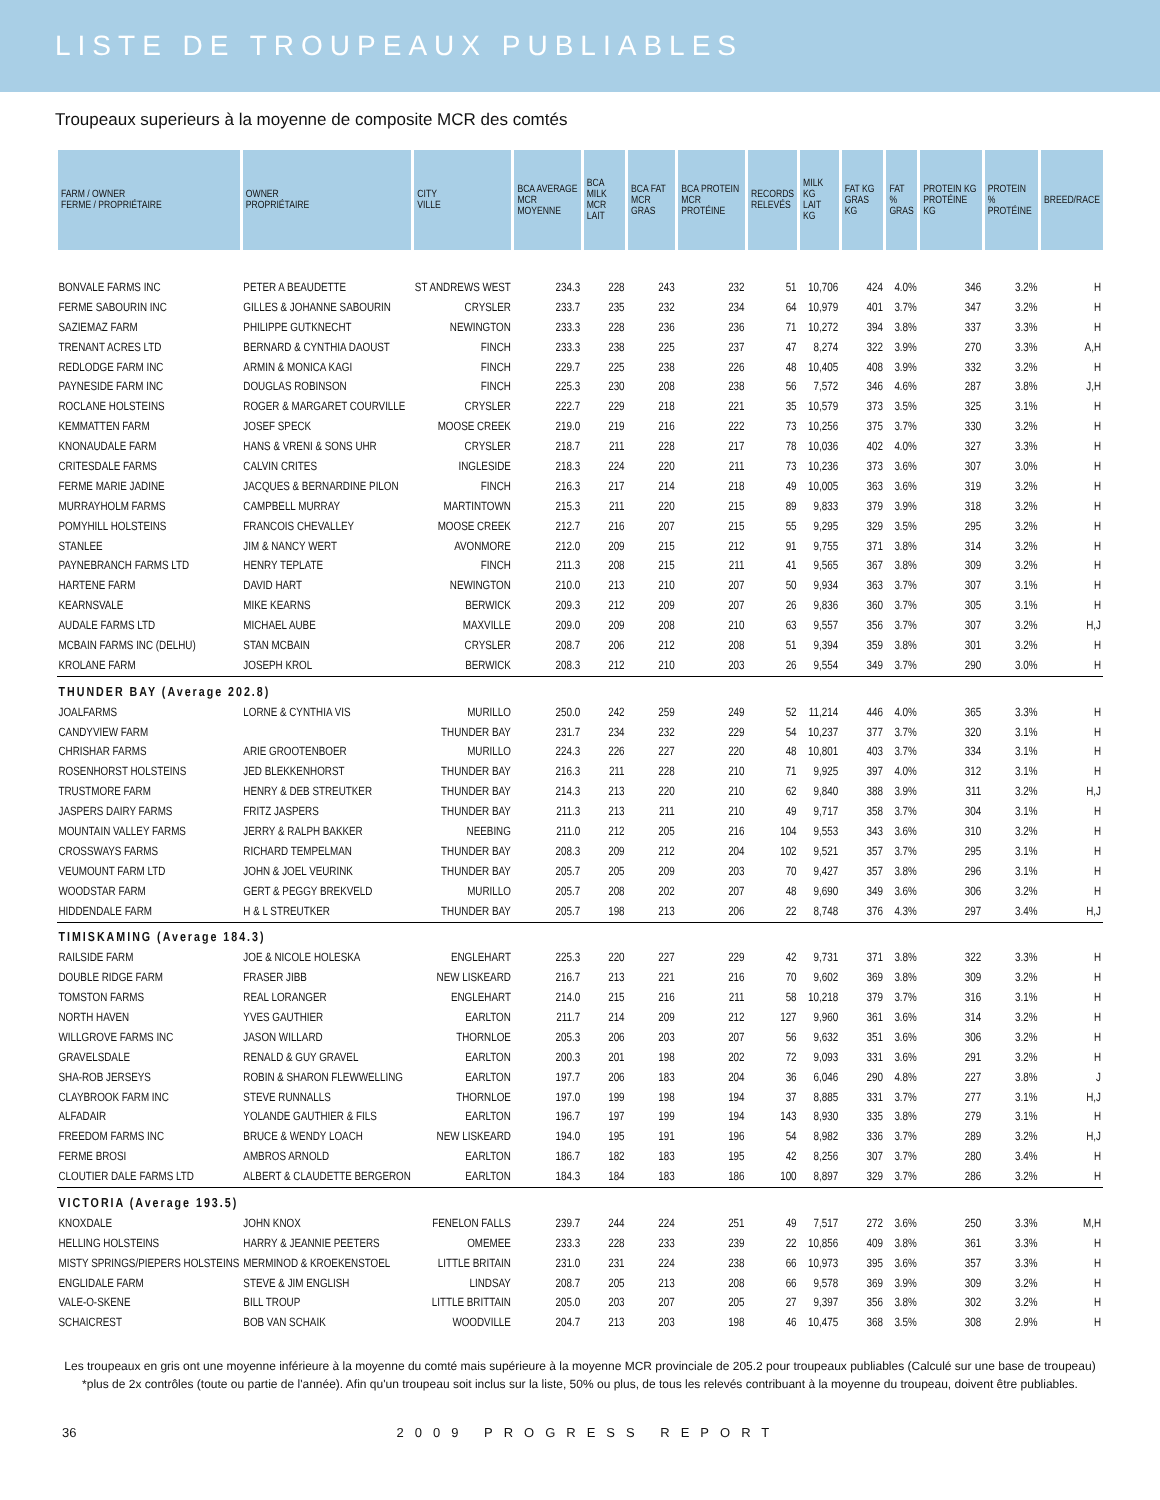LISTE DE TROUPEAUX PUBLIABLES
Troupeaux superieurs à la moyenne de composite MCR des comtés
| FARM / OWNER FERME / PROPRIÉTAIRE | OWNER PROPRIÉTAIRE | CITY VILLE | BCA AVERAGE MCR MOYENNE | BCA MILK MCR LAIT | BCA FAT MCR GRAS | BCA PROTEIN MCR PROTÉINE | RECORDS RELEVÉS | MILK KG LAIT KG | FAT KG GRAS KG | FAT % GRAS | PROTEIN KG PROTÉINE KG | PROTEIN % PROTÉINE | BREED/RACE |
| --- | --- | --- | --- | --- | --- | --- | --- | --- | --- | --- | --- | --- | --- |
| BONVALE FARMS INC | PETER A BEAUDETTE | ST ANDREWS WEST | 234.3 | 228 | 243 | 232 | 51 | 10,706 | 424 | 4.0% | 346 | 3.2% | H |
| FERME SABOURIN INC | GILLES & JOHANNE SABOURIN | CRYSLER | 233.7 | 235 | 232 | 234 | 64 | 10,979 | 401 | 3.7% | 347 | 3.2% | H |
| SAZIEMAZ FARM | PHILIPPE GUTKNECHT | NEWINGTON | 233.3 | 228 | 236 | 236 | 71 | 10,272 | 394 | 3.8% | 337 | 3.3% | H |
| TRENANT ACRES LTD | BERNARD & CYNTHIA DAOUST | FINCH | 233.3 | 238 | 225 | 237 | 47 | 8,274 | 322 | 3.9% | 270 | 3.3% | A,H |
| REDLODGE FARM INC | ARMIN & MONICA KAGI | FINCH | 229.7 | 225 | 238 | 226 | 48 | 10,405 | 408 | 3.9% | 332 | 3.2% | H |
| PAYNESIDE FARM INC | DOUGLAS ROBINSON | FINCH | 225.3 | 230 | 208 | 238 | 56 | 7,572 | 346 | 4.6% | 287 | 3.8% | J,H |
| ROCLANE HOLSTEINS | ROGER & MARGARET COURVILLE | CRYSLER | 222.7 | 229 | 218 | 221 | 35 | 10,579 | 373 | 3.5% | 325 | 3.1% | H |
| KEMMATTEN FARM | JOSEF SPECK | MOOSE CREEK | 219.0 | 219 | 216 | 222 | 73 | 10,256 | 375 | 3.7% | 330 | 3.2% | H |
| KNONAUDALE FARM | HANS & VRENI & SONS UHR | CRYSLER | 218.7 | 211 | 228 | 217 | 78 | 10,036 | 402 | 4.0% | 327 | 3.3% | H |
| CRITESDALE FARMS | CALVIN CRITES | INGLESIDE | 218.3 | 224 | 220 | 211 | 73 | 10,236 | 373 | 3.6% | 307 | 3.0% | H |
| FERME MARIE JADINE | JACQUES & BERNARDINE PILON | FINCH | 216.3 | 217 | 214 | 218 | 49 | 10,005 | 363 | 3.6% | 319 | 3.2% | H |
| MURRAYHOLM FARMS | CAMPBELL MURRAY | MARTINTOWN | 215.3 | 211 | 220 | 215 | 89 | 9,833 | 379 | 3.9% | 318 | 3.2% | H |
| POMYHILL HOLSTEINS | FRANCOIS CHEVALLEY | MOOSE CREEK | 212.7 | 216 | 207 | 215 | 55 | 9,295 | 329 | 3.5% | 295 | 3.2% | H |
| STANLEE | JIM & NANCY WERT | AVONMORE | 212.0 | 209 | 215 | 212 | 91 | 9,755 | 371 | 3.8% | 314 | 3.2% | H |
| PAYNEBRANCH FARMS LTD | HENRY TEPLATE | FINCH | 211.3 | 208 | 215 | 211 | 41 | 9,565 | 367 | 3.8% | 309 | 3.2% | H |
| HARTENE FARM | DAVID HART | NEWINGTON | 210.0 | 213 | 210 | 207 | 50 | 9,934 | 363 | 3.7% | 307 | 3.1% | H |
| KEARNSVALE | MIKE KEARNS | BERWICK | 209.3 | 212 | 209 | 207 | 26 | 9,836 | 360 | 3.7% | 305 | 3.1% | H |
| AUDALE FARMS LTD | MICHAEL AUBE | MAXVILLE | 209.0 | 209 | 208 | 210 | 63 | 9,557 | 356 | 3.7% | 307 | 3.2% | H,J |
| MCBAIN FARMS INC (DELHU) | STAN MCBAIN | CRYSLER | 208.7 | 206 | 212 | 208 | 51 | 9,394 | 359 | 3.8% | 301 | 3.2% | H |
| KROLANE FARM | JOSEPH KROL | BERWICK | 208.3 | 212 | 210 | 203 | 26 | 9,554 | 349 | 3.7% | 290 | 3.0% | H |
| THUNDER BAY (Average 202.8) | | | | | | | | | | | | | |
| JOALFARMS | LORNE & CYNTHIA VIS | MURILLO | 250.0 | 242 | 259 | 249 | 52 | 11,214 | 446 | 4.0% | 365 | 3.3% | H |
| CANDYVIEW FARM | | THUNDER BAY | 231.7 | 234 | 232 | 229 | 54 | 10,237 | 377 | 3.7% | 320 | 3.1% | H |
| CHRISHAR FARMS | ARIE GROOTENBOER | MURILLO | 224.3 | 226 | 227 | 220 | 48 | 10,801 | 403 | 3.7% | 334 | 3.1% | H |
| ROSENHORST HOLSTEINS | JED BLEKKENHORST | THUNDER BAY | 216.3 | 211 | 228 | 210 | 71 | 9,925 | 397 | 4.0% | 312 | 3.1% | H |
| TRUSTMORE FARM | HENRY & DEB STREUTKER | THUNDER BAY | 214.3 | 213 | 220 | 210 | 62 | 9,840 | 388 | 3.9% | 311 | 3.2% | H,J |
| JASPERS DAIRY FARMS | FRITZ JASPERS | THUNDER BAY | 211.3 | 213 | 211 | 210 | 49 | 9,717 | 358 | 3.7% | 304 | 3.1% | H |
| MOUNTAIN VALLEY FARMS | JERRY & RALPH BAKKER | NEEBING | 211.0 | 212 | 205 | 216 | 104 | 9,553 | 343 | 3.6% | 310 | 3.2% | H |
| CROSSWAYS FARMS | RICHARD TEMPELMAN | THUNDER BAY | 208.3 | 209 | 212 | 204 | 102 | 9,521 | 357 | 3.7% | 295 | 3.1% | H |
| VEUMOUNT FARM LTD | JOHN & JOEL VEURINK | THUNDER BAY | 205.7 | 205 | 209 | 203 | 70 | 9,427 | 357 | 3.8% | 296 | 3.1% | H |
| WOODSTAR FARM | GERT & PEGGY BREKVELD | MURILLO | 205.7 | 208 | 202 | 207 | 48 | 9,690 | 349 | 3.6% | 306 | 3.2% | H |
| HIDDENDALE FARM | H & L STREUTKER | THUNDER BAY | 205.7 | 198 | 213 | 206 | 22 | 8,748 | 376 | 4.3% | 297 | 3.4% | H,J |
| TIMISKAMING (Average 184.3) | | | | | | | | | | | | | |
| RAILSIDE FARM | JOE & NICOLE HOLESKA | ENGLEHART | 225.3 | 220 | 227 | 229 | 42 | 9,731 | 371 | 3.8% | 322 | 3.3% | H |
| DOUBLE RIDGE FARM | FRASER JIBB | NEW LISKEARD | 216.7 | 213 | 221 | 216 | 70 | 9,602 | 369 | 3.8% | 309 | 3.2% | H |
| TOMSTON FARMS | REAL LORANGER | ENGLEHART | 214.0 | 215 | 216 | 211 | 58 | 10,218 | 379 | 3.7% | 316 | 3.1% | H |
| NORTH HAVEN | YVES GAUTHIER | EARLTON | 211.7 | 214 | 209 | 212 | 127 | 9,960 | 361 | 3.6% | 314 | 3.2% | H |
| WILLGROVE FARMS INC | JASON WILLARD | THORNLOE | 205.3 | 206 | 203 | 207 | 56 | 9,632 | 351 | 3.6% | 306 | 3.2% | H |
| GRAVELSDALE | RENALD & GUY GRAVEL | EARLTON | 200.3 | 201 | 198 | 202 | 72 | 9,093 | 331 | 3.6% | 291 | 3.2% | H |
| SHA-ROB JERSEYS | ROBIN & SHARON FLEWWELLING | EARLTON | 197.7 | 206 | 183 | 204 | 36 | 6,046 | 290 | 4.8% | 227 | 3.8% | J |
| CLAYBROOK FARM INC | STEVE RUNNALLS | THORNLOE | 197.0 | 199 | 198 | 194 | 37 | 8,885 | 331 | 3.7% | 277 | 3.1% | H,J |
| ALFADAIR | YOLANDE GAUTHIER & FILS | EARLTON | 196.7 | 197 | 199 | 194 | 143 | 8,930 | 335 | 3.8% | 279 | 3.1% | H |
| FREEDOM FARMS INC | BRUCE & WENDY LOACH | NEW LISKEARD | 194.0 | 195 | 191 | 196 | 54 | 8,982 | 336 | 3.7% | 289 | 3.2% | H,J |
| FERME BROSI | AMBROS ARNOLD | EARLTON | 186.7 | 182 | 183 | 195 | 42 | 8,256 | 307 | 3.7% | 280 | 3.4% | H |
| CLOUTIER DALE FARMS LTD | ALBERT & CLAUDETTE BERGERON | EARLTON | 184.3 | 184 | 183 | 186 | 100 | 8,897 | 329 | 3.7% | 286 | 3.2% | H |
| VICTORIA (Average 193.5) | | | | | | | | | | | | | |
| KNOXDALE | JOHN KNOX | FENELON FALLS | 239.7 | 244 | 224 | 251 | 49 | 7,517 | 272 | 3.6% | 250 | 3.3% | M,H |
| HELLING HOLSTEINS | HARRY & JEANNIE PEETERS | OMEMEE | 233.3 | 228 | 233 | 239 | 22 | 10,856 | 409 | 3.8% | 361 | 3.3% | H |
| MISTY SPRINGS/PIEPERS HOLSTEINS | MERMINOD & KROEKENSTOEL | LITTLE BRITAIN | 231.0 | 231 | 224 | 238 | 66 | 10,973 | 395 | 3.6% | 357 | 3.3% | H |
| ENGLIDALE FARM | STEVE & JIM ENGLISH | LINDSAY | 208.7 | 205 | 213 | 208 | 66 | 9,578 | 369 | 3.9% | 309 | 3.2% | H |
| VALE-O-SKENE | BILL TROUP | LITTLE BRITTAIN | 205.0 | 203 | 207 | 205 | 27 | 9,397 | 356 | 3.8% | 302 | 3.2% | H |
| SCHAICREST | BOB VAN SCHAIK | WOODVILLE | 204.7 | 213 | 203 | 198 | 46 | 10,475 | 368 | 3.5% | 308 | 2.9% | H |
Les troupeaux en gris ont une moyenne inférieure à la moyenne du comté mais supérieure à la moyenne MCR provinciale de 205.2 pour troupeaux publiables (Calculé sur une base de troupeau)
*plus de 2x contrôles (toute ou partie de l'année). Afin qu'un troupeau soit inclus sur la liste, 50% ou plus, de tous les relevés contribuant à la moyenne du troupeau, doivent être publiables.
36 2009 PROGRESS REPORT